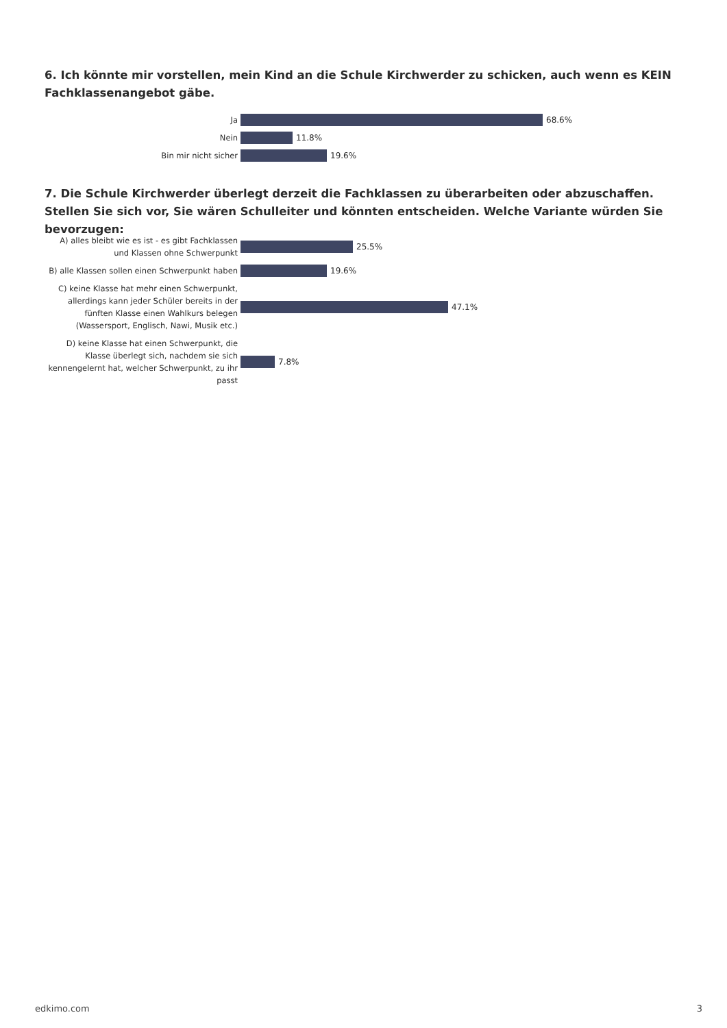6. Ich könnte mir vorstellen, mein Kind an die Schule Kirchwerder zu schicken, auch wenn es KEIN Fachklassenangebot gäbe.
Ja
68.6%
Nein
11.8%
Bin mir nicht sicher
19.6%
7. Die Schule Kirchwerder überlegt derzeit die Fachklassen zu überarbeiten oder abzuschaffen. Stellen Sie sich vor, Sie wären Schulleiter und könnten entscheiden. Welche Variante würden Sie bevorzugen:
A) alles bleibt wie es ist - es gibt Fachklassen und Klassen ohne Schwerpunkt
25.5%
B) alle Klassen sollen einen Schwerpunkt haben
19.6%
C) keine Klasse hat mehr einen Schwerpunkt, allerdings kann jeder Schüler bereits in der fünften Klasse einen Wahlkurs belegen (Wassersport, Englisch, Nawi, Musik etc.)
47.1%
D) keine Klasse hat einen Schwerpunkt, die Klasse überlegt sich, nachdem sie sich kennengelernt hat, welcher Schwerpunkt, zu ihr passt
7.8%
edkimo.com 3